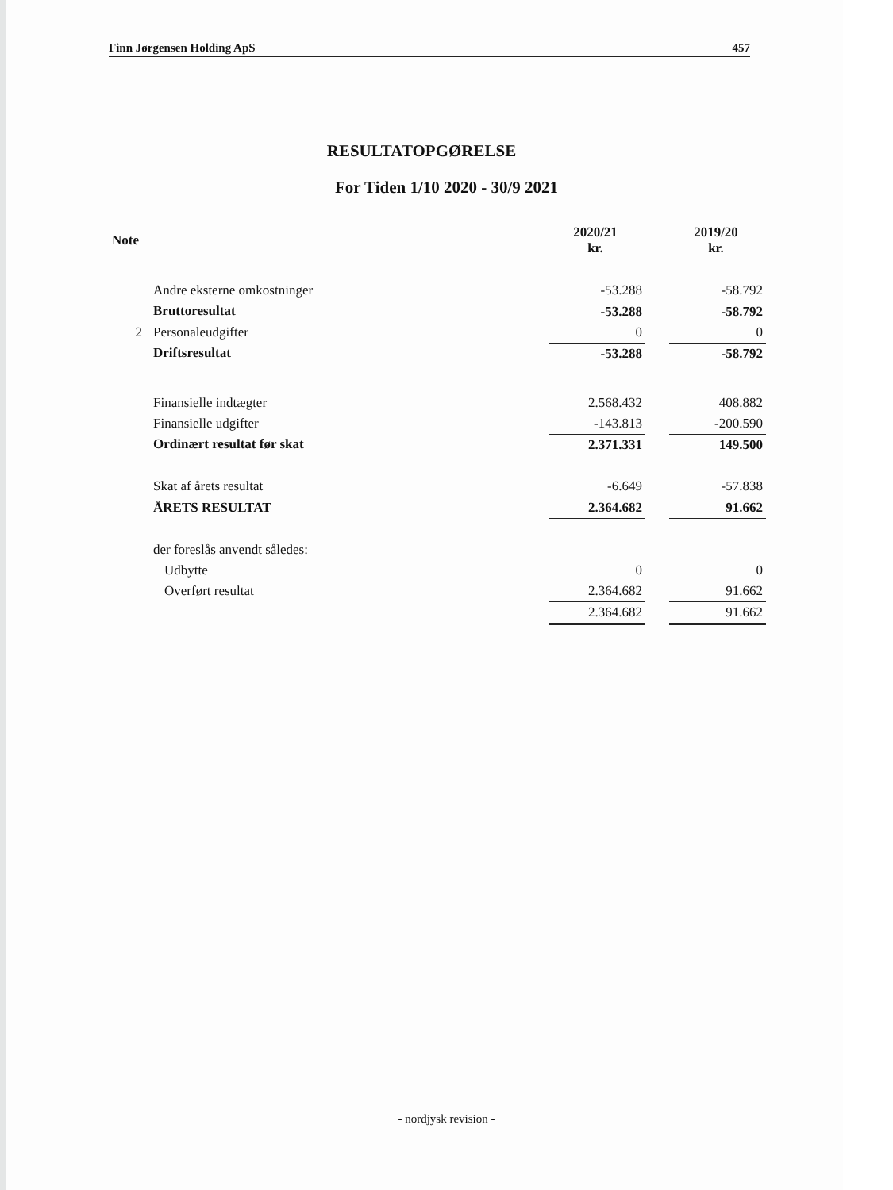Finn Jørgensen Holding ApS 457
RESULTATOPGØRELSE
For Tiden 1/10 2020 - 30/9 2021
| Note | | 2020/21 kr. | | 2019/20 kr. |
| --- | --- | --- | --- | --- |
| | Andre eksterne omkostninger | -53.288 | | -58.792 |
| | Bruttoresultat | -53.288 | | -58.792 |
| 2 | Personaleudgifter | 0 | | 0 |
| | Driftsresultat | -53.288 | | -58.792 |
| | Finansielle indtægter | 2.568.432 | | 408.882 |
| | Finansielle udgifter | -143.813 | | -200.590 |
| | Ordinært resultat før skat | 2.371.331 | | 149.500 |
| | Skat af årets resultat | -6.649 | | -57.838 |
| | ÅRETS RESULTAT | 2.364.682 | | 91.662 |
| | der foreslås anvendt således: | | | |
| | Udbytte | 0 | | 0 |
| | Overført resultat | 2.364.682 | | 91.662 |
| | | 2.364.682 | | 91.662 |
- nordjysk revision -